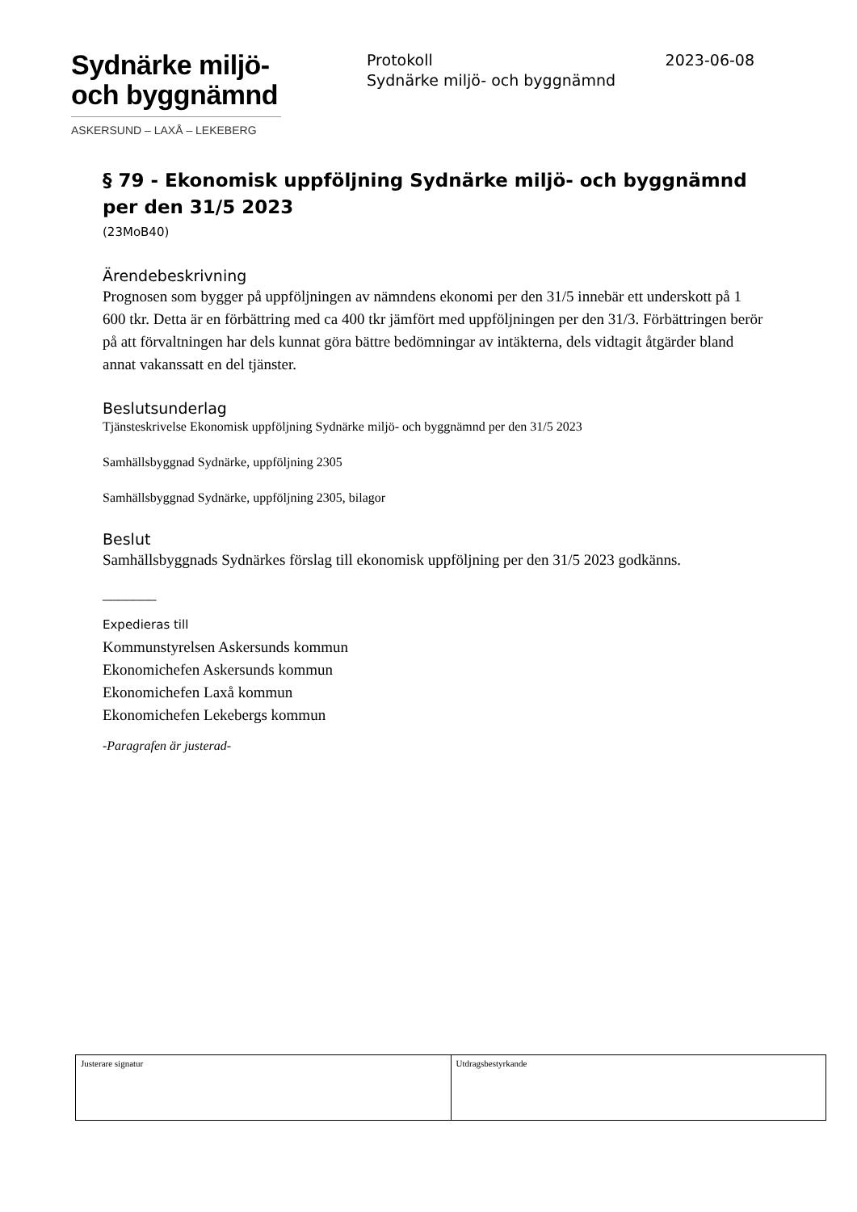Sydnärke miljö-
och byggnämnd
ASKERSUND – LAXÅ – LEKEBERG
Protokoll 2023-06-08
Sydnärke miljö- och byggnämnd
§ 79 - Ekonomisk uppföljning Sydnärke miljö- och byggnämnd per den 31/5 2023
(23MoB40)
Ärendebeskrivning
Prognosen som bygger på uppföljningen av nämndens ekonomi per den 31/5 innebär ett underskott på 1 600 tkr. Detta är en förbättring med ca 400 tkr jämfört med uppföljningen per den 31/3. Förbättringen berör på att förvaltningen har dels kunnat göra bättre bedömningar av intäkterna, dels vidtagit åtgärder bland annat vakanssatt en del tjänster.
Beslutsunderlag
Tjänsteskrivelse Ekonomisk uppföljning Sydnärke miljö- och byggnämnd per den 31/5 2023
Samhällsbyggnad Sydnärke, uppföljning 2305
Samhällsbyggnad Sydnärke, uppföljning 2305, bilagor
Beslut
Samhällsbyggnads Sydnärkes förslag till ekonomisk uppföljning per den 31/5 2023 godkänns.
_______
Expedieras till
Kommunstyrelsen Askersunds kommun
Ekonomichefen Askersunds kommun
Ekonomichefen Laxå kommun
Ekonomichefen Lekebergs kommun
-Paragrafen är justerad-
| Justerare signatur | Utdragsbestyrkande |